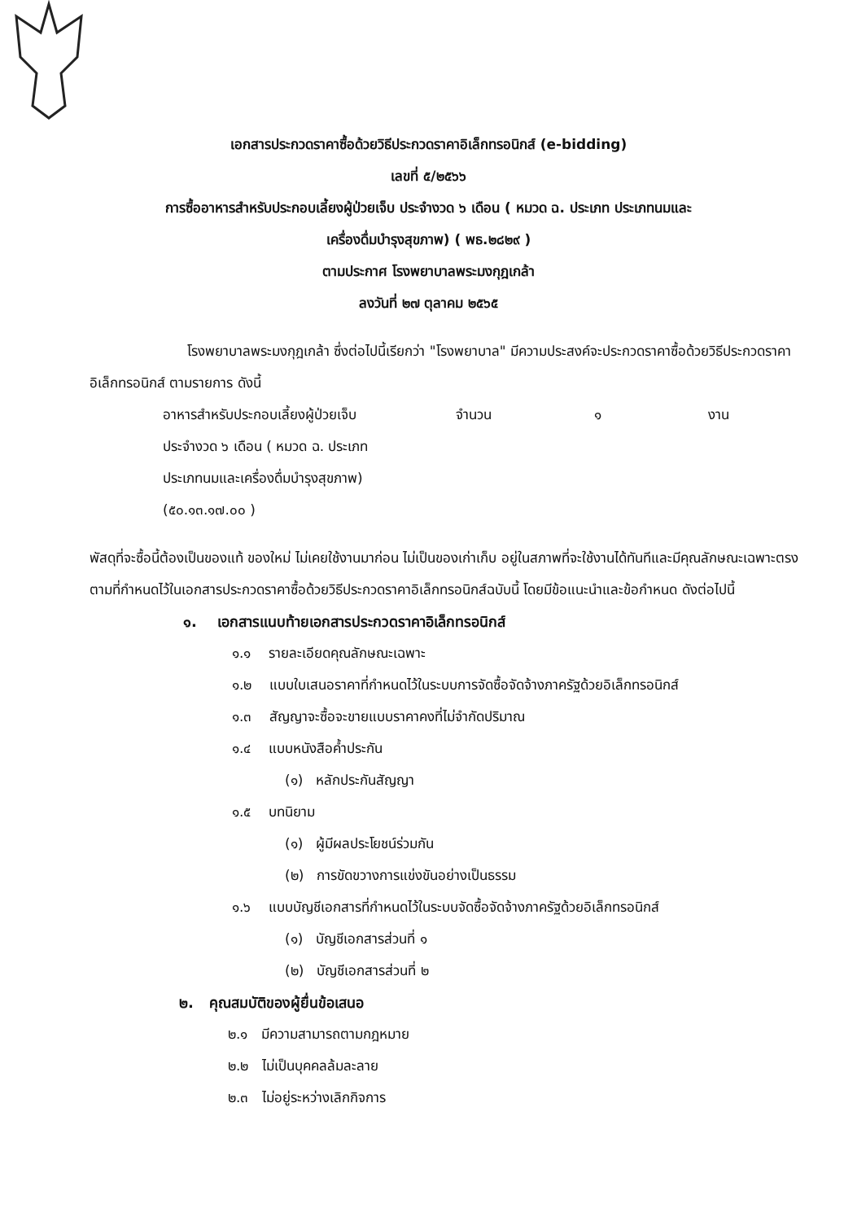เอกสารประกวดราคาซื้อด้วยวิธีประกวดราคาอิเล็กทรอนิกส์ (e-bidding)
เลขที่ ๕/๒๕๖๖
การซื้ออาหารสำหรับประกอบเลี้ยงผู้ป่วยเจ็บ ประจำงวด ๖ เดือน ( หมวด ฉ. ประเภท ประเภทนมและ
เครื่องดื่มบำรุงสุขภาพ) ( พธ.๒๘๒๙ )
ตามประกาศ โรงพยาบาลพระมงกุฎเกล้า
ลงวันที่ ๒๗ ตุลาคม ๒๕๖๕
โรงพยาบาลพระมงกุฎเกล้า ซึ่งต่อไปนี้เรียกว่า "โรงพยาบาล" มีความประสงค์จะประกวดราคาซื้อด้วยวิธีประกวดราคาอิเล็กทรอนิกส์ ตามรายการ ดังนี้
อาหารสำหรับประกอบเลี้ยงผู้ป่วยเจ็บ
ประจำงวด ๖ เดือน ( หมวด ฉ. ประเภท
ประเภทนมและเครื่องดื่มบำรุงสุขภาพ)
(๕๐.๑๓.๑๗.๐๐ )
จำนวน ๑ งาน
พัสดุที่จะซื้อนี้ต้องเป็นของแท้ ของใหม่ ไม่เคยใช้งานมาก่อน ไม่เป็นของเก่าเก็บ อยู่ในสภาพที่จะใช้งานได้ทันทีและมีคุณลักษณะเฉพาะตรงตามที่กำหนดไว้ในเอกสารประกวดราคาซื้อด้วยวิธีประกวดราคาอิเล็กทรอนิกส์ฉบับนี้ โดยมีข้อแนะนำและข้อกำหนด ดังต่อไปนี้
๑. เอกสารแนบท้ายเอกสารประกวดราคาอิเล็กทรอนิกส์
๑.๑ รายละเอียดคุณลักษณะเฉพาะ
๑.๒ แบบใบเสนอราคาที่กำหนดไว้ในระบบการจัดซื้อจัดจ้างภาครัฐด้วยอิเล็กทรอนิกส์
๑.๓ สัญญาจะซื้อจะขายแบบราคาคงที่ไม่จำกัดปริมาณ
๑.๔ แบบหนังสือค้ำประกัน
(๑) หลักประกันสัญญา
๑.๕ บทนิยาม
(๑) ผู้มีผลประโยชน์ร่วมกัน
(๒) การขัดขวางการแข่งขันอย่างเป็นธรรม
๑.๖ แบบบัญชีเอกสารที่กำหนดไว้ในระบบจัดซื้อจัดจ้างภาครัฐด้วยอิเล็กทรอนิกส์
(๑) บัญชีเอกสารส่วนที่ ๑
(๒) บัญชีเอกสารส่วนที่ ๒
๒. คุณสมบัติของผู้ยื่นข้อเสนอ
๒.๑ มีความสามารถตามกฎหมาย
๒.๒ ไม่เป็นบุคคลล้มละลาย
๒.๓ ไม่อยู่ระหว่างเลิกกิจการ